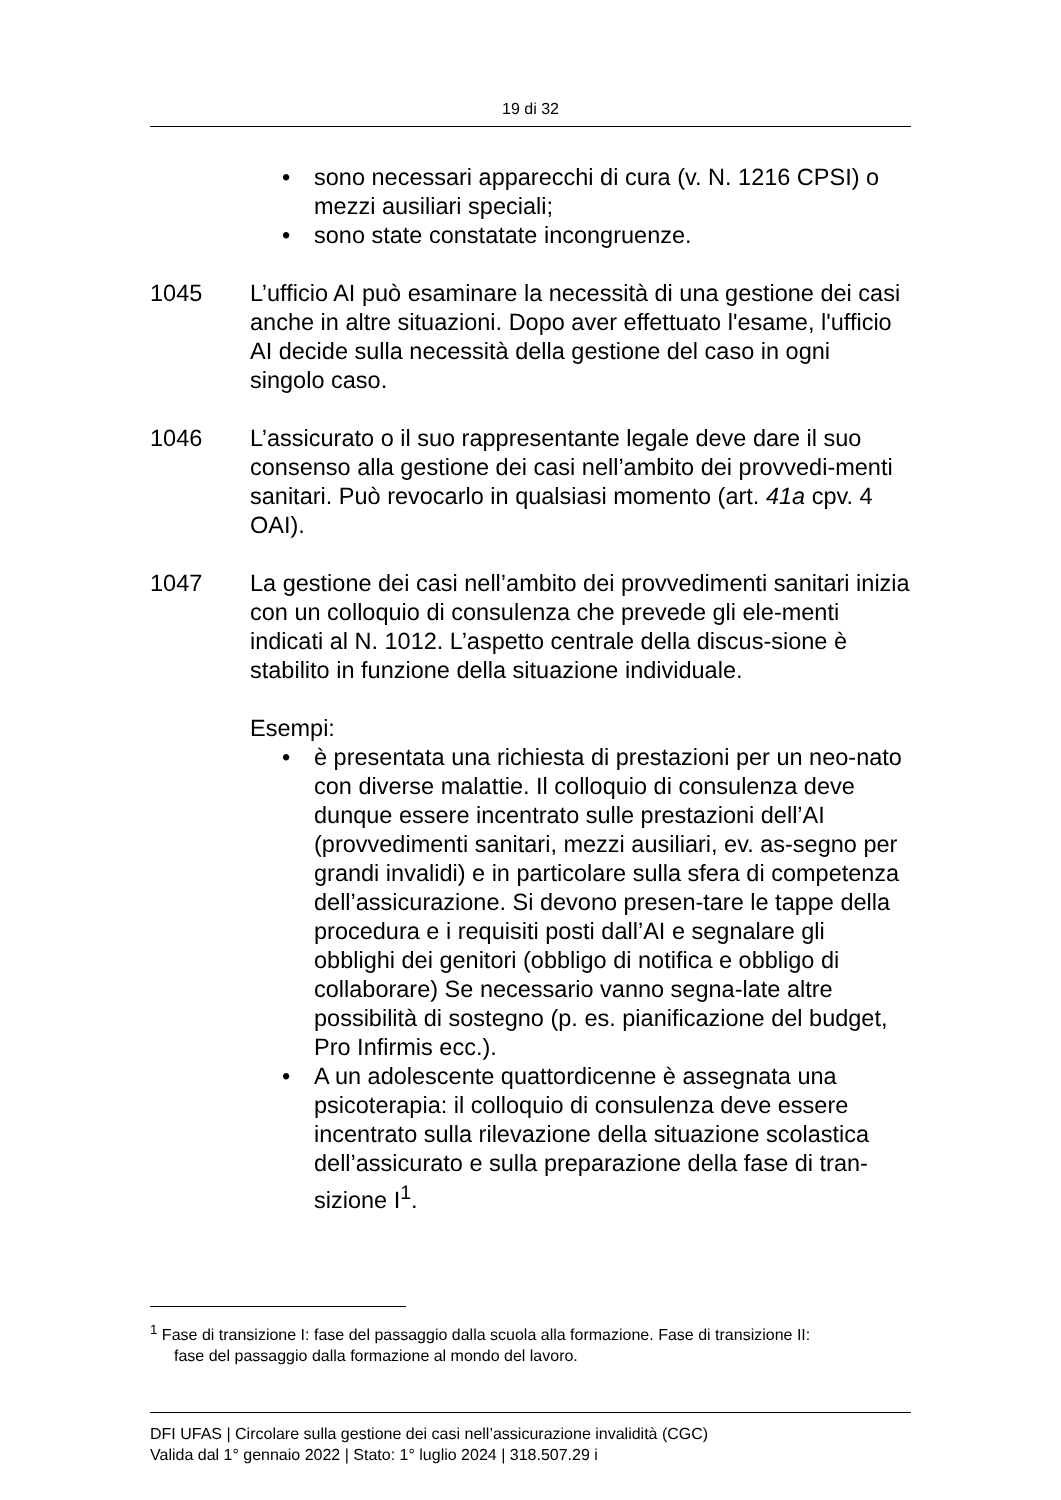19 di 32
• sono necessari apparecchi di cura (v. N. 1216 CPSI) o mezzi ausiliari speciali;
• sono state constatate incongruenze.
1045 L’ufficio AI può esaminare la necessità di una gestione dei casi anche in altre situazioni. Dopo aver effettuato l'esame, l'ufficio AI decide sulla necessità della gestione del caso in ogni singolo caso.
1046 L’assicurato o il suo rappresentante legale deve dare il suo consenso alla gestione dei casi nell’ambito dei provvedi-menti sanitari. Può revocarlo in qualsiasi momento (art. 41a cpv. 4 OAI).
1047 La gestione dei casi nell’ambito dei provvedimenti sanitari inizia con un colloquio di consulenza che prevede gli ele-menti indicati al N. 1012. L’aspetto centrale della discus-sione è stabilito in funzione della situazione individuale.
Esempi:
• è presentata una richiesta di prestazioni per un neo-nato con diverse malattie. Il colloquio di consulenza deve dunque essere incentrato sulle prestazioni dell’AI (provvedimenti sanitari, mezzi ausiliari, ev. as-segno per grandi invalidi) e in particolare sulla sfera di competenza dell’assicurazione. Si devono presen-tare le tappe della procedura e i requisiti posti dall’AI e segnalare gli obblighi dei genitori (obbligo di notifica e obbligo di collaborare) Se necessario vanno segna-late altre possibilità di sostegno (p. es. pianificazione del budget, Pro Infirmis ecc.).
• A un adolescente quattordicenne è assegnata una psicoterapia: il colloquio di consulenza deve essere incentrato sulla rilevazione della situazione scolastica dell’assicurato e sulla preparazione della fase di tran-sizione I<sup>1</sup>.
<sup>1</sup> Fase di transizione I: fase del passaggio dalla scuola alla formazione. Fase di transizione II:
fase del passaggio dalla formazione al mondo del lavoro.
DFI UFAS | Circolare sulla gestione dei casi nell’assicurazione invalidità (CGC)
Valida dal 1° gennaio 2022 | Stato: 1° luglio 2024 | 318.507.29 i